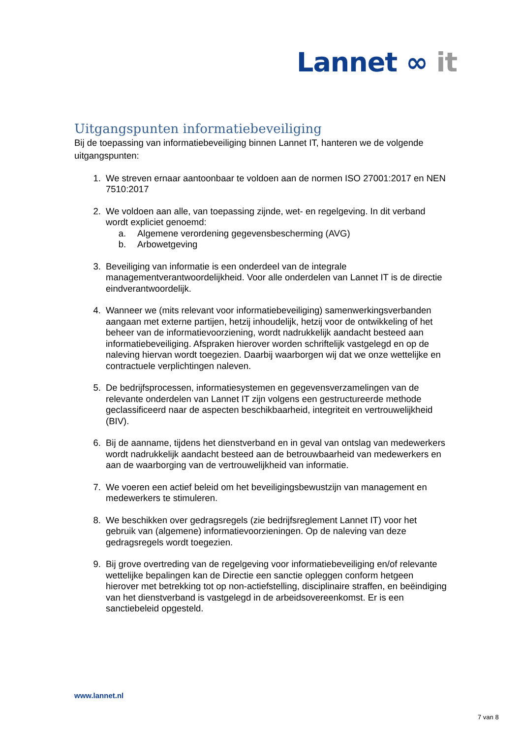Lannet ∞ it
Uitgangspunten informatiebeveiliging
Bij de toepassing van informatiebeveiliging binnen Lannet IT, hanteren we de volgende uitgangspunten:
1. We streven ernaar aantoonbaar te voldoen aan de normen ISO 27001:2017 en NEN 7510:2017
2. We voldoen aan alle, van toepassing zijnde, wet- en regelgeving. In dit verband wordt expliciet genoemd:
a. Algemene verordening gegevensbescherming (AVG)
b. Arbowetgeving
3. Beveiliging van informatie is een onderdeel van de integrale managementverantwoordelijkheid. Voor alle onderdelen van Lannet IT is de directie eindverantwoordelijk.
4. Wanneer we (mits relevant voor informatiebeveiliging) samenwerkingsverbanden aangaan met externe partijen, hetzij inhoudelijk, hetzij voor de ontwikkeling of het beheer van de informatievoorziening, wordt nadrukkelijk aandacht besteed aan informatiebeveiliging. Afspraken hierover worden schriftelijk vastgelegd en op de naleving hiervan wordt toegezien. Daarbij waarborgen wij dat we onze wettelijke en contractuele verplichtingen naleven.
5. De bedrijfsprocessen, informatiesystemen en gegevensverzamelingen van de relevante onderdelen van Lannet IT zijn volgens een gestructureerde methode geclassificeerd naar de aspecten beschikbaarheid, integriteit en vertrouwelijkheid (BIV).
6. Bij de aanname, tijdens het dienstverband en in geval van ontslag van medewerkers wordt nadrukkelijk aandacht besteed aan de betrouwbaarheid van medewerkers en aan de waarborging van de vertrouwelijkheid van informatie.
7. We voeren een actief beleid om het beveiligingsbewustzijn van management en medewerkers te stimuleren.
8. We beschikken over gedragsregels (zie bedrijfsreglement Lannet IT) voor het gebruik van (algemene) informatievoorzieningen. Op de naleving van deze gedragsregels wordt toegezien.
9. Bij grove overtreding van de regelgeving voor informatiebeveiliging en/of relevante wettelijke bepalingen kan de Directie een sanctie opleggen conform hetgeen hierover met betrekking tot op non-actiefstelling, disciplinaire straffen, en beëindiging van het dienstverband is vastgelegd in de arbeidsovereenkomst. Er is een sanctiebeleid opgesteld.
www.lannet.nl
7 van 8